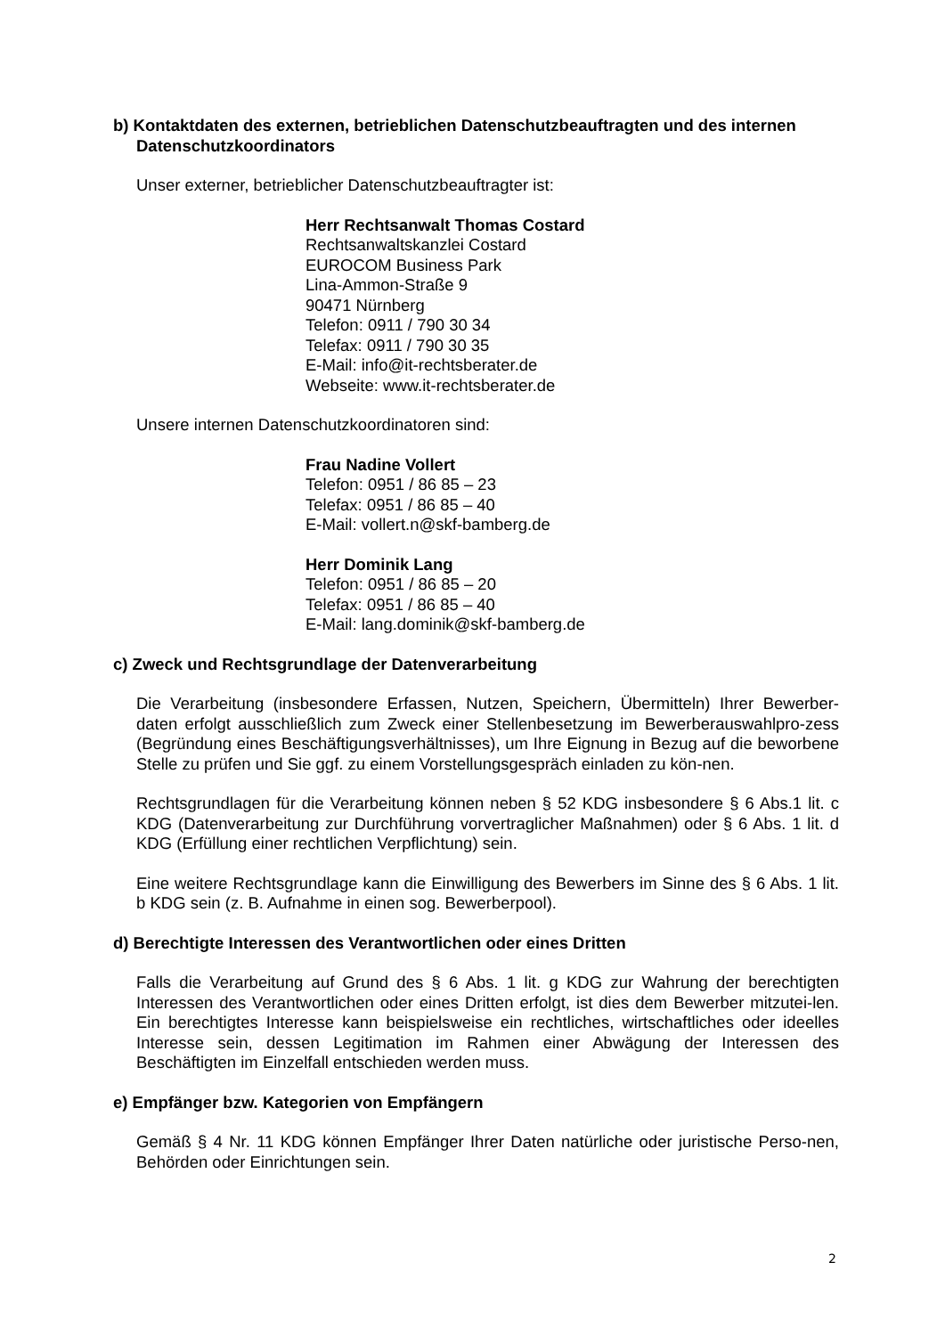b) Kontaktdaten des externen, betrieblichen Datenschutzbeauftragten und des internen Datenschutzkoordinators
Unser externer, betrieblicher Datenschutzbeauftragter ist:
Herr Rechtsanwalt Thomas Costard
Rechtsanwaltskanzlei Costard
EUROCOM Business Park
Lina-Ammon-Straße 9
90471 Nürnberg
Telefon: 0911 / 790 30 34
Telefax: 0911 / 790 30 35
E-Mail: info@it-rechtsberater.de
Webseite: www.it-rechtsberater.de
Unsere internen Datenschutzkoordinatoren sind:
Frau Nadine Vollert
Telefon: 0951 / 86 85 – 23
Telefax: 0951 / 86 85 – 40
E-Mail: vollert.n@skf-bamberg.de
Herr Dominik Lang
Telefon: 0951 / 86 85 – 20
Telefax: 0951 / 86 85 – 40
E-Mail: lang.dominik@skf-bamberg.de
c) Zweck und Rechtsgrundlage der Datenverarbeitung
Die Verarbeitung (insbesondere Erfassen, Nutzen, Speichern, Übermitteln) Ihrer Bewerber-daten erfolgt ausschließlich zum Zweck einer Stellenbesetzung im Bewerberauswahlpro-zess (Begründung eines Beschäftigungsverhältnisses), um Ihre Eignung in Bezug auf die beworbene Stelle zu prüfen und Sie ggf. zu einem Vorstellungsgespräch einladen zu kön-nen.
Rechtsgrundlagen für die Verarbeitung können neben § 52 KDG insbesondere § 6 Abs.1 lit. c KDG (Datenverarbeitung zur Durchführung vorvertraglicher Maßnahmen) oder § 6 Abs. 1 lit. d KDG (Erfüllung einer rechtlichen Verpflichtung) sein.
Eine weitere Rechtsgrundlage kann die Einwilligung des Bewerbers im Sinne des § 6 Abs. 1 lit. b KDG sein (z. B. Aufnahme in einen sog. Bewerberpool).
d) Berechtigte Interessen des Verantwortlichen oder eines Dritten
Falls die Verarbeitung auf Grund des § 6 Abs. 1 lit. g KDG zur Wahrung der berechtigten Interessen des Verantwortlichen oder eines Dritten erfolgt, ist dies dem Bewerber mitzutei-len. Ein berechtigtes Interesse kann beispielsweise ein rechtliches, wirtschaftliches oder ideelles Interesse sein, dessen Legitimation im Rahmen einer Abwägung der Interessen des Beschäftigten im Einzelfall entschieden werden muss.
e) Empfänger bzw. Kategorien von Empfängern
Gemäß § 4 Nr. 11 KDG können Empfänger Ihrer Daten natürliche oder juristische Perso-nen, Behörden oder Einrichtungen sein.
2